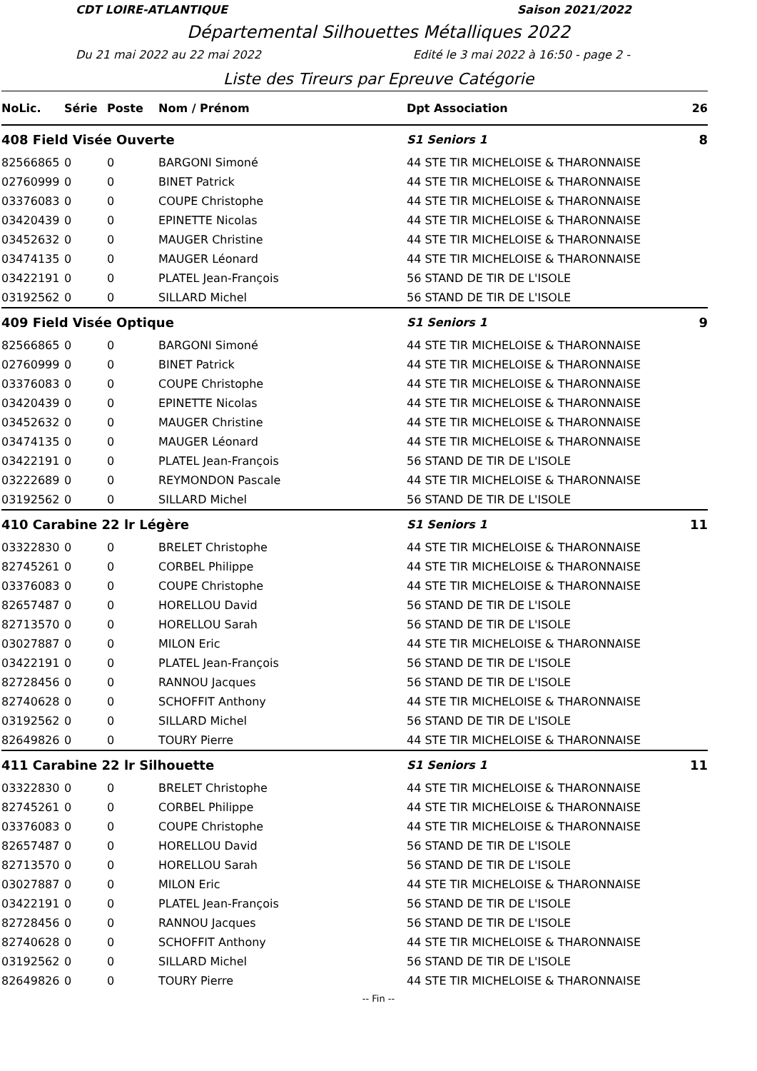CDT LOIRE-ATLANTIQUE Saison 2021/2022
Départemental Silhouettes Métalliques 2022
Du 21 mai 2022 au 22 mai 2022 Edité le 3 mai 2022 à 16:50 - page 2 -
Liste des Tireurs par Epreuve Catégorie
| NoLic. | Série | Poste | Nom / Prénom | Dpt Association | 26 |
| --- | --- | --- | --- | --- | --- |
| 408 Field Visée Ouverte | | | | S1 Seniors 1 | 8 |
| 82566865 | 0 | 0 | BARGONI Simoné | 44 STE TIR MICHELOISE & THARONNAISE | |
| 02760999 | 0 | 0 | BINET Patrick | 44 STE TIR MICHELOISE & THARONNAISE | |
| 03376083 | 0 | 0 | COUPE Christophe | 44 STE TIR MICHELOISE & THARONNAISE | |
| 03420439 | 0 | 0 | EPINETTE Nicolas | 44 STE TIR MICHELOISE & THARONNAISE | |
| 03452632 | 0 | 0 | MAUGER Christine | 44 STE TIR MICHELOISE & THARONNAISE | |
| 03474135 | 0 | 0 | MAUGER Léonard | 44 STE TIR MICHELOISE & THARONNAISE | |
| 03422191 | 0 | 0 | PLATEL Jean-François | 56 STAND DE TIR DE L'ISOLE | |
| 03192562 | 0 | 0 | SILLARD Michel | 56 STAND DE TIR DE L'ISOLE | |
| 409 Field Visée Optique | | | | S1 Seniors 1 | 9 |
| 82566865 | 0 | 0 | BARGONI Simoné | 44 STE TIR MICHELOISE & THARONNAISE | |
| 02760999 | 0 | 0 | BINET Patrick | 44 STE TIR MICHELOISE & THARONNAISE | |
| 03376083 | 0 | 0 | COUPE Christophe | 44 STE TIR MICHELOISE & THARONNAISE | |
| 03420439 | 0 | 0 | EPINETTE Nicolas | 44 STE TIR MICHELOISE & THARONNAISE | |
| 03452632 | 0 | 0 | MAUGER Christine | 44 STE TIR MICHELOISE & THARONNAISE | |
| 03474135 | 0 | 0 | MAUGER Léonard | 44 STE TIR MICHELOISE & THARONNAISE | |
| 03422191 | 0 | 0 | PLATEL Jean-François | 56 STAND DE TIR DE L'ISOLE | |
| 03222689 | 0 | 0 | REYMONDON Pascale | 44 STE TIR MICHELOISE & THARONNAISE | |
| 03192562 | 0 | 0 | SILLARD Michel | 56 STAND DE TIR DE L'ISOLE | |
| 410 Carabine 22 lr Légère | | | | S1 Seniors 1 | 11 |
| 03322830 | 0 | 0 | BRELET Christophe | 44 STE TIR MICHELOISE & THARONNAISE | |
| 82745261 | 0 | 0 | CORBEL Philippe | 44 STE TIR MICHELOISE & THARONNAISE | |
| 03376083 | 0 | 0 | COUPE Christophe | 44 STE TIR MICHELOISE & THARONNAISE | |
| 82657487 | 0 | 0 | HORELLOU David | 56 STAND DE TIR DE L'ISOLE | |
| 82713570 | 0 | 0 | HORELLOU Sarah | 56 STAND DE TIR DE L'ISOLE | |
| 03027887 | 0 | 0 | MILON Eric | 44 STE TIR MICHELOISE & THARONNAISE | |
| 03422191 | 0 | 0 | PLATEL Jean-François | 56 STAND DE TIR DE L'ISOLE | |
| 82728456 | 0 | 0 | RANNOU Jacques | 56 STAND DE TIR DE L'ISOLE | |
| 82740628 | 0 | 0 | SCHOFFIT Anthony | 44 STE TIR MICHELOISE & THARONNAISE | |
| 03192562 | 0 | 0 | SILLARD Michel | 56 STAND DE TIR DE L'ISOLE | |
| 82649826 | 0 | 0 | TOURY Pierre | 44 STE TIR MICHELOISE & THARONNAISE | |
| 411 Carabine 22 lr Silhouette | | | | S1 Seniors 1 | 11 |
| 03322830 | 0 | 0 | BRELET Christophe | 44 STE TIR MICHELOISE & THARONNAISE | |
| 82745261 | 0 | 0 | CORBEL Philippe | 44 STE TIR MICHELOISE & THARONNAISE | |
| 03376083 | 0 | 0 | COUPE Christophe | 44 STE TIR MICHELOISE & THARONNAISE | |
| 82657487 | 0 | 0 | HORELLOU David | 56 STAND DE TIR DE L'ISOLE | |
| 82713570 | 0 | 0 | HORELLOU Sarah | 56 STAND DE TIR DE L'ISOLE | |
| 03027887 | 0 | 0 | MILON Eric | 44 STE TIR MICHELOISE & THARONNAISE | |
| 03422191 | 0 | 0 | PLATEL Jean-François | 56 STAND DE TIR DE L'ISOLE | |
| 82728456 | 0 | 0 | RANNOU Jacques | 56 STAND DE TIR DE L'ISOLE | |
| 82740628 | 0 | 0 | SCHOFFIT Anthony | 44 STE TIR MICHELOISE & THARONNAISE | |
| 03192562 | 0 | 0 | SILLARD Michel | 56 STAND DE TIR DE L'ISOLE | |
| 82649826 | 0 | 0 | TOURY Pierre | 44 STE TIR MICHELOISE & THARONNAISE | |
-- Fin --